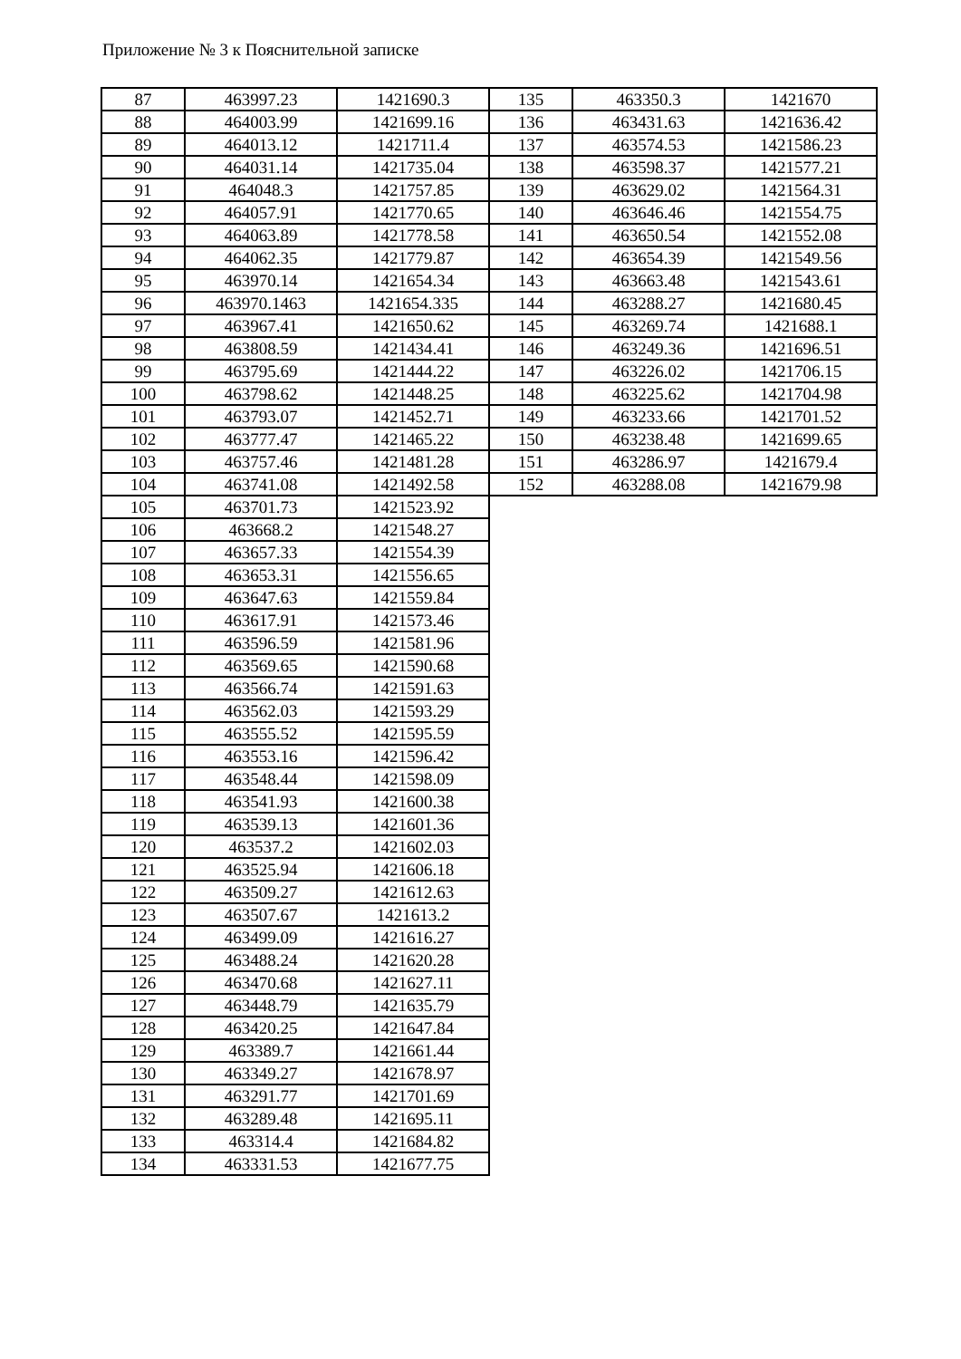Приложение № 3 к Пояснительной записке
| 87 | 463997.23 | 1421690.3 |
| 88 | 464003.99 | 1421699.16 |
| 89 | 464013.12 | 1421711.4 |
| 90 | 464031.14 | 1421735.04 |
| 91 | 464048.3 | 1421757.85 |
| 92 | 464057.91 | 1421770.65 |
| 93 | 464063.89 | 1421778.58 |
| 94 | 464062.35 | 1421779.87 |
| 95 | 463970.14 | 1421654.34 |
| 96 | 463970.1463 | 1421654.335 |
| 97 | 463967.41 | 1421650.62 |
| 98 | 463808.59 | 1421434.41 |
| 99 | 463795.69 | 1421444.22 |
| 100 | 463798.62 | 1421448.25 |
| 101 | 463793.07 | 1421452.71 |
| 102 | 463777.47 | 1421465.22 |
| 103 | 463757.46 | 1421481.28 |
| 104 | 463741.08 | 1421492.58 |
| 105 | 463701.73 | 1421523.92 |
| 106 | 463668.2 | 1421548.27 |
| 107 | 463657.33 | 1421554.39 |
| 108 | 463653.31 | 1421556.65 |
| 109 | 463647.63 | 1421559.84 |
| 110 | 463617.91 | 1421573.46 |
| 111 | 463596.59 | 1421581.96 |
| 112 | 463569.65 | 1421590.68 |
| 113 | 463566.74 | 1421591.63 |
| 114 | 463562.03 | 1421593.29 |
| 115 | 463555.52 | 1421595.59 |
| 116 | 463553.16 | 1421596.42 |
| 117 | 463548.44 | 1421598.09 |
| 118 | 463541.93 | 1421600.38 |
| 119 | 463539.13 | 1421601.36 |
| 120 | 463537.2 | 1421602.03 |
| 121 | 463525.94 | 1421606.18 |
| 122 | 463509.27 | 1421612.63 |
| 123 | 463507.67 | 1421613.2 |
| 124 | 463499.09 | 1421616.27 |
| 125 | 463488.24 | 1421620.28 |
| 126 | 463470.68 | 1421627.11 |
| 127 | 463448.79 | 1421635.79 |
| 128 | 463420.25 | 1421647.84 |
| 129 | 463389.7 | 1421661.44 |
| 130 | 463349.27 | 1421678.97 |
| 131 | 463291.77 | 1421701.69 |
| 132 | 463289.48 | 1421695.11 |
| 133 | 463314.4 | 1421684.82 |
| 134 | 463331.53 | 1421677.75 |
| 135 | 463350.3 | 1421670 |
| 136 | 463431.63 | 1421636.42 |
| 137 | 463574.53 | 1421586.23 |
| 138 | 463598.37 | 1421577.21 |
| 139 | 463629.02 | 1421564.31 |
| 140 | 463646.46 | 1421554.75 |
| 141 | 463650.54 | 1421552.08 |
| 142 | 463654.39 | 1421549.56 |
| 143 | 463663.48 | 1421543.61 |
| 144 | 463288.27 | 1421680.45 |
| 145 | 463269.74 | 1421688.1 |
| 146 | 463249.36 | 1421696.51 |
| 147 | 463226.02 | 1421706.15 |
| 148 | 463225.62 | 1421704.98 |
| 149 | 463233.66 | 1421701.52 |
| 150 | 463238.48 | 1421699.65 |
| 151 | 463286.97 | 1421679.4 |
| 152 | 463288.08 | 1421679.98 |